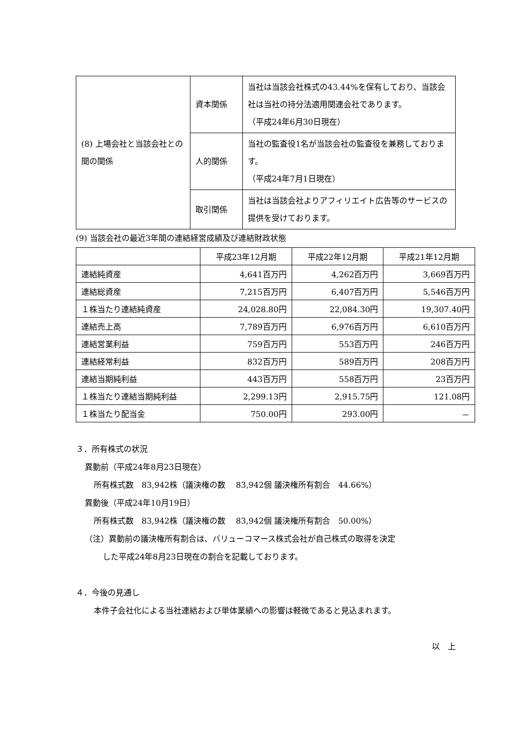| (8) 上場会社と当該会社との間の関係 | 資本関係 | 当社は当該会社株式の43.44%を保有しており、当該会社は当社の持分法適用関連会社であります。 （平成24年6月30日現在） |
| | 人的関係 | 当社の監査役1名が当該会社の監査役を兼務しております。 （平成24年7月1日現在） |
| | 取引関係 | 当社は当該会社よりアフィリエイト広告等のサービスの提供を受けております。 |
(9) 当該会社の最近3年間の連結経営成績及び連結財政状態
| | 平成23年12月期 | 平成22年12月期 | 平成21年12月期 |
| --- | --- | --- | --- |
| 連結純資産 | 4,641百万円 | 4,262百万円 | 3,669百万円 |
| 連結総資産 | 7,215百万円 | 6,407百万円 | 5,546百万円 |
| １株当たり連結純資産 | 24,028.80円 | 22,084.30円 | 19,307.40円 |
| 連結売上高 | 7,789百万円 | 6,976百万円 | 6,610百万円 |
| 連結営業利益 | 759百万円 | 553百万円 | 246百万円 |
| 連結経常利益 | 832百万円 | 589百万円 | 208百万円 |
| 連結当期純利益 | 443百万円 | 558百万円 | 23百万円 |
| １株当たり連結当期純利益 | 2,299.13円 | 2,915.75円 | 121.08円 |
| １株当たり配当金 | 750.00円 | 293.00円 | － |
３．所有株式の状況
異動前（平成24年8月23日現在）
所有株式数　83,942株（議決権の数　 83,942個 議決権所有割合　44.66%）
異動後（平成24年10月19日）
所有株式数　83,942株（議決権の数　 83,942個 議決権所有割合　50.00%）
（注）異動前の議決権所有割合は、バリューコマース株式会社が自己株式の取得を決定
した平成24年8月23日現在の割合を記載しております。
４．今後の見通し
本件子会社化による当社連結および単体業績への影響は軽微であると見込まれます。
以　上